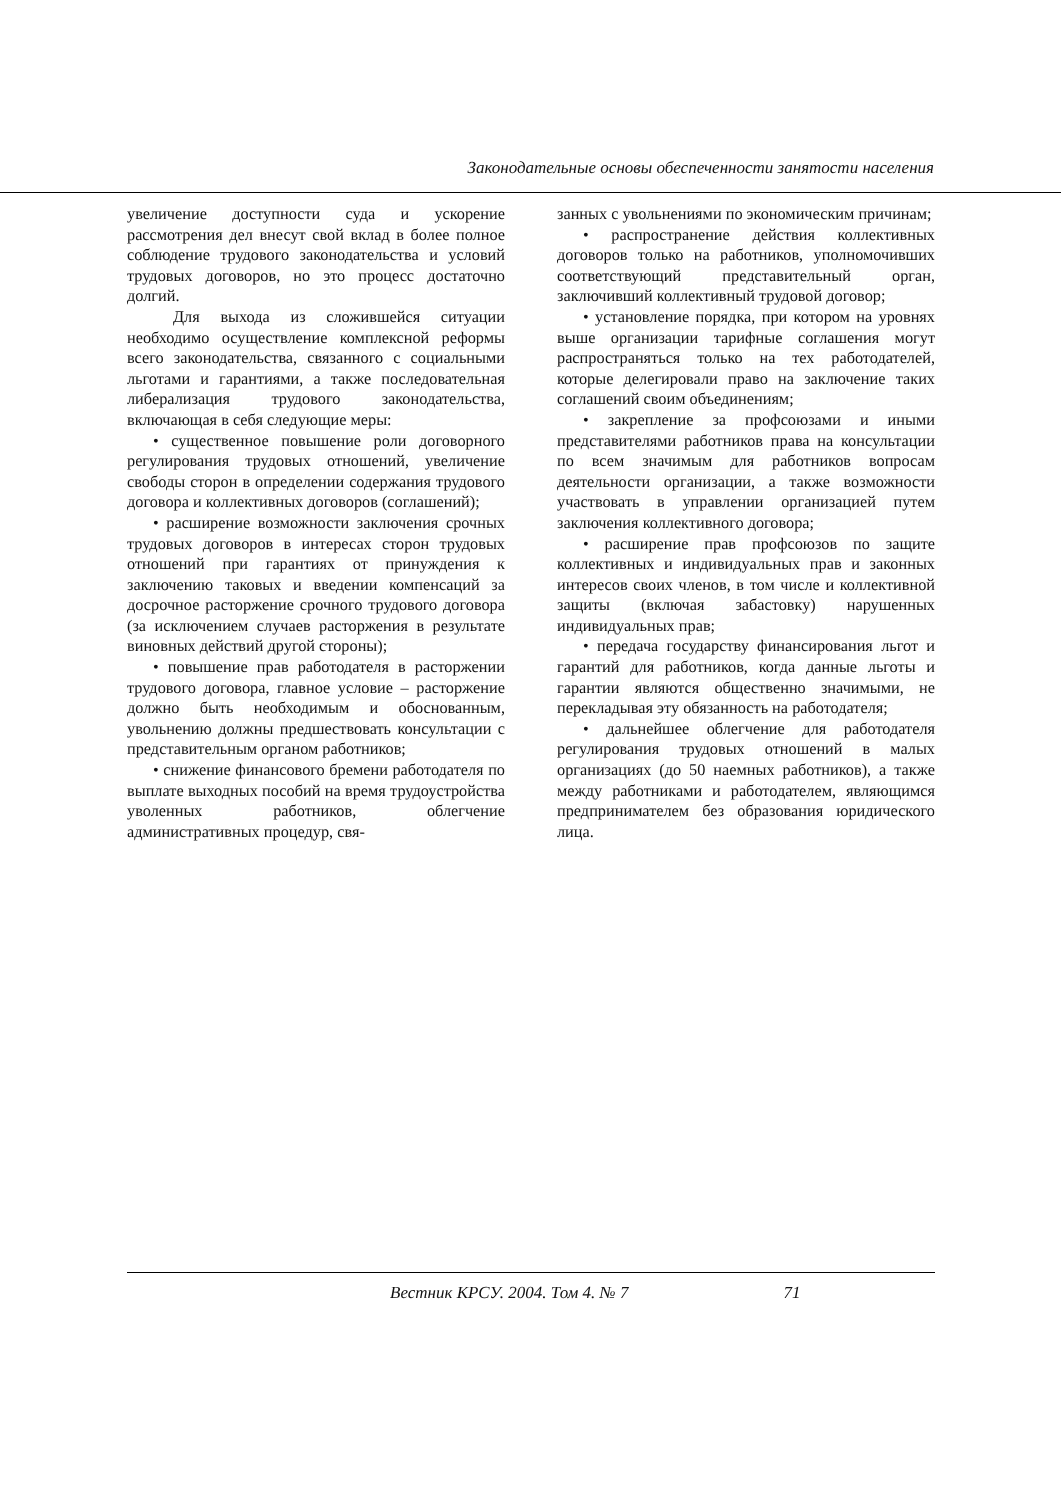Законодательные основы обеспеченности занятости населения
увеличение доступности суда и ускорение рассмотрения дел внесут свой вклад в более полное соблюдение трудового законодательства и условий трудовых договоров, но это процесс достаточно долгий.
Для выхода из сложившейся ситуации необходимо осуществление комплексной реформы всего законодательства, связанного с социальными льготами и гарантиями, а также последовательная либерализация трудового законодательства, включающая в себя следующие меры:
• существенное повышение роли договорного регулирования трудовых отношений, увеличение свободы сторон в определении содержания трудового договора и коллективных договоров (соглашений);
• расширение возможности заключения срочных трудовых договоров в интересах сторон трудовых отношений при гарантиях от принуждения к заключению таковых и введении компенсаций за досрочное расторжение срочного трудового договора (за исключением случаев расторжения в результате виновных действий другой стороны);
• повышение прав работодателя в расторжении трудового договора, главное условие – расторжение должно быть необходимым и обоснованным, увольнению должны предшествовать консультации с представительным органом работников;
• снижение финансового бремени работодателя по выплате выходных пособий на время трудоустройства уволенных работников, облегчение административных процедур, свя-
занных с увольнениями по экономическим причинам;
• распространение действия коллективных договоров только на работников, уполномочивших соответствующий представительный орган, заключивший коллективный трудовой договор;
• установление порядка, при котором на уровнях выше организации тарифные соглашения могут распространяться только на тех работодателей, которые делегировали право на заключение таких соглашений своим объединениям;
• закрепление за профсоюзами и иными представителями работников права на консультации по всем значимым для работников вопросам деятельности организации, а также возможности участвовать в управлении организацией путем заключения коллективного договора;
• расширение прав профсоюзов по защите коллективных и индивидуальных прав и законных интересов своих членов, в том числе и коллективной защиты (включая забастовку) нарушенных индивидуальных прав;
• передача государству финансирования льгот и гарантий для работников, когда данные льготы и гарантии являются общественно значимыми, не перекладывая эту обязанность на работодателя;
• дальнейшее облегчение для работодателя регулирования трудовых отношений в малых организациях (до 50 наемных работников), а также между работниками и работодателем, являющимся предпринимателем без образования юридического лица.
Вестник КРСУ. 2004. Том 4. № 7 71